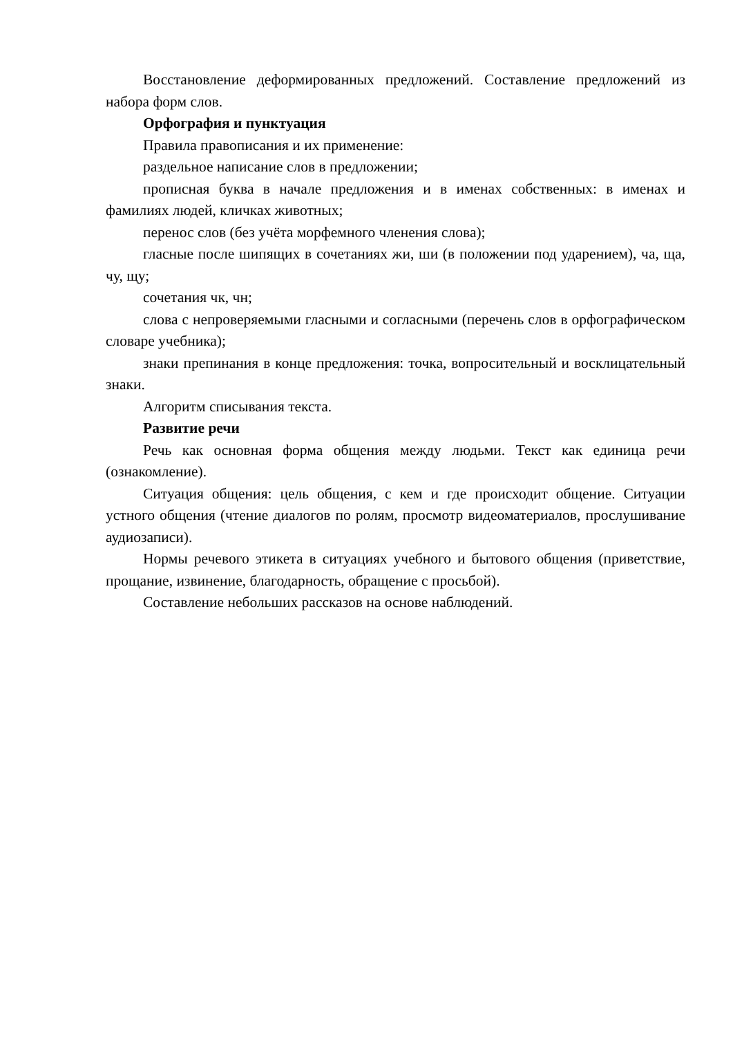Восстановление деформированных предложений. Составление предложений из набора форм слов.
Орфография и пунктуация
Правила правописания и их применение:
раздельное написание слов в предложении;
прописная буква в начале предложения и в именах собственных: в именах и фамилиях людей, кличках животных;
перенос слов (без учёта морфемного членения слова);
гласные после шипящих в сочетаниях жи, ши (в положении под ударением), ча, ща, чу, щу;
сочетания чк, чн;
слова с непроверяемыми гласными и согласными (перечень слов в орфографическом словаре учебника);
знаки препинания в конце предложения: точка, вопросительный и восклицательный знаки.
Алгоритм списывания текста.
Развитие речи
Речь как основная форма общения между людьми. Текст как единица речи (ознакомление).
Ситуация общения: цель общения, с кем и где происходит общение. Ситуации устного общения (чтение диалогов по ролям, просмотр видеоматериалов, прослушивание аудиозаписи).
Нормы речевого этикета в ситуациях учебного и бытового общения (приветствие, прощание, извинение, благодарность, обращение с просьбой).
Составление небольших рассказов на основе наблюдений.